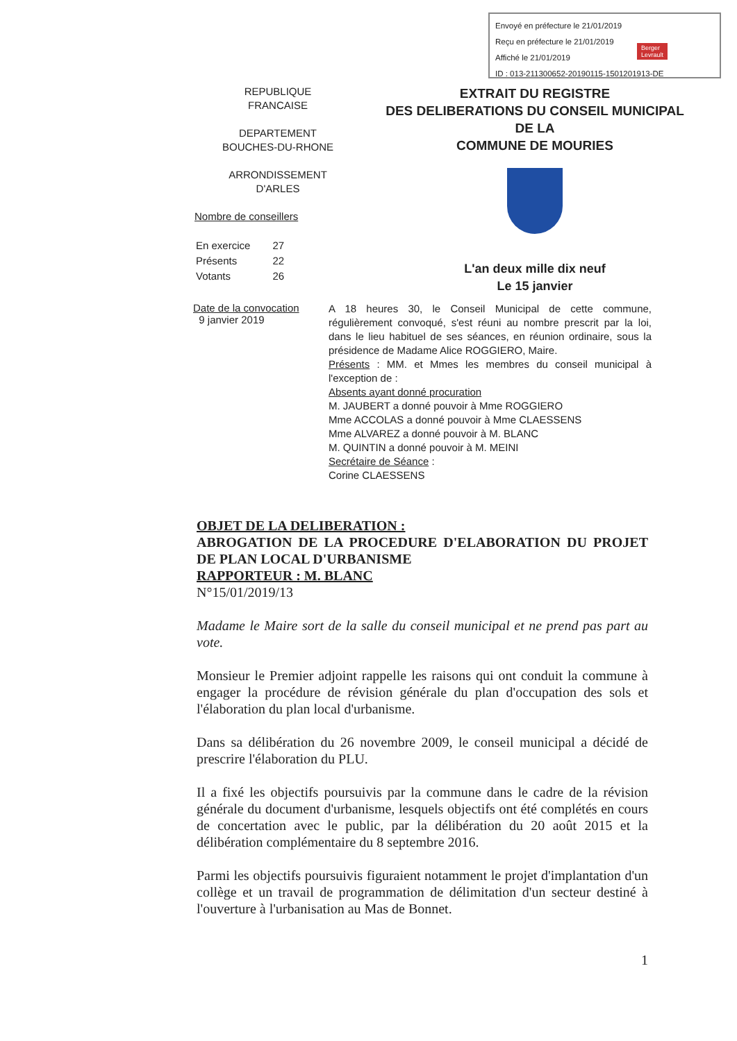Envoyé en préfecture le 21/01/2019
Reçu en préfecture le 21/01/2019
Affiché le 21/01/2019
ID : 013-211300652-20190115-1501201913-DE
Berger
Levrault
REPUBLIQUE
FRANCAISE
DEPARTEMENT
BOUCHES-DU-RHONE
ARRONDISSEMENT
D'ARLES
Nombre de conseillers
| En exercice | 27 |
| Présents | 22 |
| Votants | 26 |
EXTRAIT DU REGISTRE
DES DELIBERATIONS DU CONSEIL MUNICIPAL DE LA
COMMUNE DE MOURIES
L'an deux mille dix neuf
Le 15 janvier
Date de la convocation
9 janvier 2019
A 18 heures 30, le Conseil Municipal de cette commune, régulièrement convoqué, s'est réuni au nombre prescrit par la loi, dans le lieu habituel de ses séances, en réunion ordinaire, sous la présidence de Madame Alice ROGGIERO, Maire.
Présents : MM. et Mmes les membres du conseil municipal à l'exception de :
Absents ayant donné procuration
M. JAUBERT a donné pouvoir à Mme ROGGIERO
Mme ACCOLAS a donné pouvoir à Mme CLAESSENS
Mme ALVAREZ a donné pouvoir à M. BLANC
M. QUINTIN a donné pouvoir à M. MEINI
Secrétaire de Séance :
Corine CLAESSENS
OBJET DE LA DELIBERATION :
ABROGATION DE LA PROCEDURE D'ELABORATION DU PROJET DE PLAN LOCAL D'URBANISME
RAPPORTEUR : M. BLANC
N°15/01/2019/13
Madame le Maire sort de la salle du conseil municipal et ne prend pas part au vote.
Monsieur le Premier adjoint rappelle les raisons qui ont conduit la commune à engager la procédure de révision générale du plan d'occupation des sols et l'élaboration du plan local d'urbanisme.
Dans sa délibération du 26 novembre 2009, le conseil municipal a décidé de prescrire l'élaboration du PLU.
Il a fixé les objectifs poursuivis par la commune dans le cadre de la révision générale du document d'urbanisme, lesquels objectifs ont été complétés en cours de concertation avec le public, par la délibération du 20 août 2015 et la délibération complémentaire du 8 septembre 2016.
Parmi les objectifs poursuivis figuraient notamment le projet d'implantation d'un collège et un travail de programmation de délimitation d'un secteur destiné à l'ouverture à l'urbanisation au Mas de Bonnet.
1